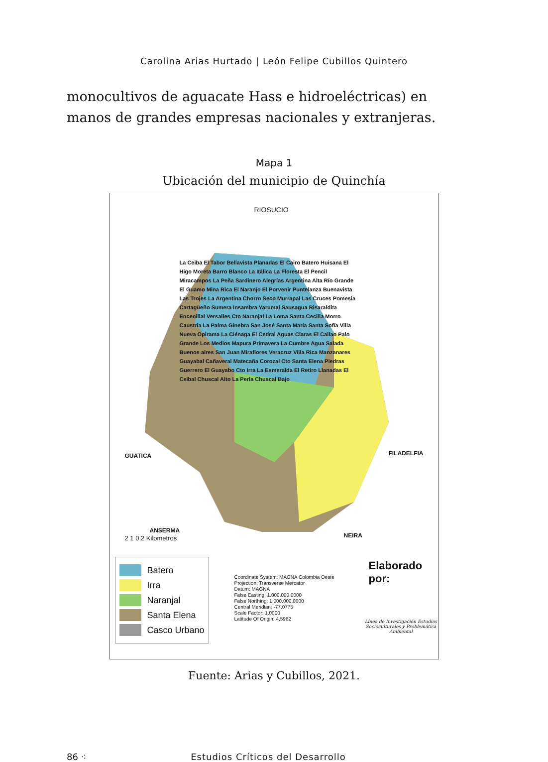Carolina Arias Hurtado | León Felipe Cubillos Quintero
monocultivos de aguacate Hass e hidroeléctricas) en manos de grandes empresas nacionales y extranjeras.
Mapa 1
Ubicación del municipio de Quinchía
RIOSUCIO
GUATICA FILADELFIA
ANSERMA
NEIRA
2 1 0 2 Kilometros
La Ceiba El Tabor Bellavista Planadas El Cairo Batero Huisana El Higo Moreta Barro Blanco La Itálica La Floresta El Pencil Miracampos La Peña Sardinero Alegrías Argentina Alta Río Grande El Guamo Mina Rica El Naranjo El Porvenir Puntelanza Buenavista Las Trojes La Argentina Chorro Seco Murrapal Las Cruces Pomesia Cartagüeño Sumera Insambra Yarumal Sausagua Risaraldita Encenillal Versalles Cto Naranjal La Loma Santa Cecilia Morro Caustria La Palma Ginebra San José Santa María Santa Sofía Villa Nueva Opirama La Ciénaga El Cedral Aguas Claras El Callao Palo Grande Los Medios Mapura Primavera La Cumbre Agua Salada Buenos aires San Juan Miraflores Veracruz Villa Rica Manzanares Guayabal Cañaveral Matecaña Corozal Cto Santa Elena Piedras Guerrero El Guayabo Cto Irra La Esmeralda El Retiro Llanadas El Ceibal Chuscal Alto La Perla Chuscal Bajo
Batero
Irra
Naranjal
Santa Elena
Casco Urbano
Coordinate System: MAGNA Colombia Oeste
Projection: Transverse Mercator
Datum: MAGNA
False Easting: 1.000.000,0000
False Northing: 1.000.000,0000
Central Meridian: -77,0775
Scale Factor: 1,0000
Latitude Of Origin: 4,5962
Elaborado por:
Línea de Investigación Estudios
Socioculturales y Problemática Ambiental
Fuente: Arias y Cubillos, 2021.
86 ⁖ Estudios Críticos del Desarrollo